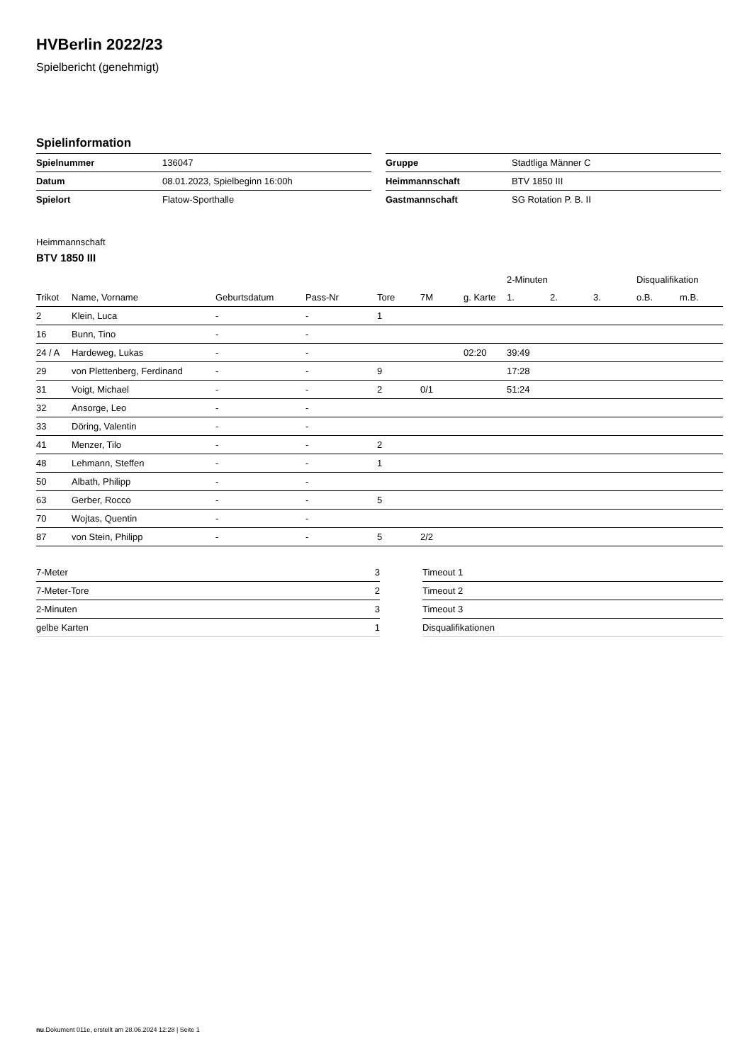HVBerlin 2022/23
Spielbericht (genehmigt)
Spielinformation
| Spielnummer | 136047 |
| Datum | 08.01.2023, Spielbeginn 16:00h |
| Spielort | Flatow-Sporthalle |
| Gruppe | Stadtliga Männer C |
| Heimmannschaft | BTV 1850 III |
| Gastmannschaft | SG Rotation P. B. II |
Heimmannschaft
BTV 1850 III
| | | | | | | | 2-Minuten | | | Disqualifikation | |
| --- | --- | --- | --- | --- | --- | --- | --- | --- | --- | --- | --- |
| Trikot | Name, Vorname | Geburtsdatum | Pass-Nr | Tore | 7M | g. Karte | 1. | 2. | 3. | o.B. | m.B. |
| 2 | Klein, Luca | - | - | 1 | | | | | | | |
| 16 | Bunn, Tino | - | - | | | | | | | | |
| 24 / A | Hardeweg, Lukas | - | - | | | 02:20 | 39:49 | | | | |
| 29 | von Plettenberg, Ferdinand | - | - | 9 | | | 17:28 | | | | |
| 31 | Voigt, Michael | - | - | 2 | 0/1 | | 51:24 | | | | |
| 32 | Ansorge, Leo | - | - | | | | | | | | |
| 33 | Döring, Valentin | - | - | | | | | | | | |
| 41 | Menzer, Tilo | - | - | 2 | | | | | | | |
| 48 | Lehmann, Steffen | - | - | 1 | | | | | | | |
| 50 | Albath, Philipp | - | - | | | | | | | | |
| 63 | Gerber, Rocco | - | - | 5 | | | | | | | |
| 70 | Wojtas, Quentin | - | - | | | | | | | | |
| 87 | von Stein, Philipp | - | - | 5 | 2/2 | | | | | | |
| 7-Meter | 3 |
| 7-Meter-Tore | 2 |
| 2-Minuten | 3 |
| gelbe Karten | 1 |
| Timeout 1 |
| Timeout 2 |
| Timeout 3 |
| Disqualifikationen |
nu.Dokument 011e, erstellt am 28.06.2024 12:28 | Seite 1